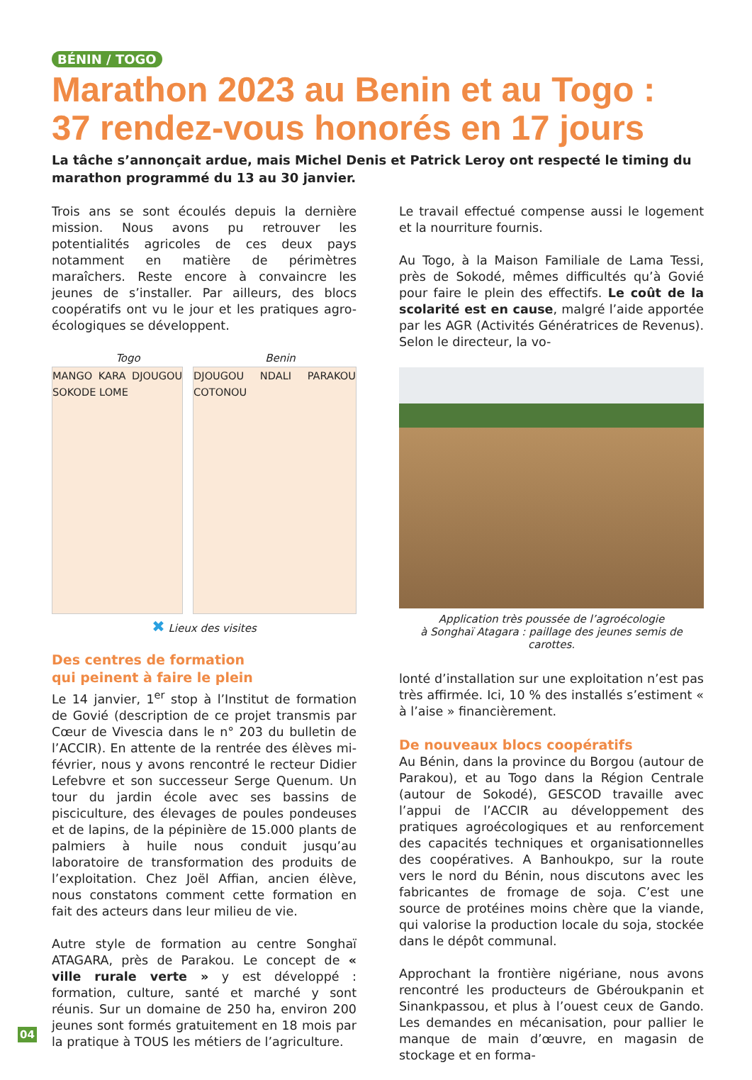BÉNIN / TOGO
Marathon 2023 au Benin et au Togo :
37 rendez-vous honorés en 17 jours
La tâche s’annonçait ardue, mais Michel Denis et Patrick Leroy ont respecté le timing du marathon programmé du 13 au 30 janvier.
Trois ans se sont écoulés depuis la dernière mission. Nous avons pu retrouver les potentialités agricoles de ces deux pays notamment en matière de périmètres maraîchers. Reste encore à convaincre les jeunes de s’installer. Par ailleurs, des blocs coopératifs ont vu le jour et les pratiques agro-écologiques se développent.
Togo Benin
MANGO KARA DJOUGOU SOKODE LOME DJOUGOU NDALI PARAKOU COTONOU
✖ Lieux des visites
Des centres de formation
qui peinent à faire le plein
Le 14 janvier, 1<sup>er</sup> stop à l’Institut de formation de Govié (description de ce projet transmis par Cœur de Vivescia dans le n° 203 du bulletin de l’ACCIR). En attente de la rentrée des élèves mi-février, nous y avons rencontré le recteur Didier Lefebvre et son successeur Serge Quenum. Un tour du jardin école avec ses bassins de pisciculture, des élevages de poules pondeuses et de lapins, de la pépinière de 15.000 plants de palmiers à huile nous conduit jusqu’au laboratoire de transformation des produits de l’exploitation. Chez Joël Affian, ancien élève, nous constatons comment cette formation en fait des acteurs dans leur milieu de vie.
Autre style de formation au centre Songhaï ATAGARA, près de Parakou. Le concept de « ville rurale verte » y est développé : formation, culture, santé et marché y sont réunis. Sur un domaine de 250 ha, environ 200 jeunes sont formés gratuitement en 18 mois par la pratique à TOUS les métiers de l’agriculture.
Le travail effectué compense aussi le logement et la nourriture fournis.
Au Togo, à la Maison Familiale de Lama Tessi, près de Sokodé, mêmes difficultés qu’à Govié pour faire le plein des effectifs. Le coût de la scolarité est en cause, malgré l’aide apportée par les AGR (Activités Génératrices de Revenus). Selon le directeur, la vo-
Application très poussée de l’agroécologie
à Songhaï Atagara : paillage des jeunes semis de carottes.
lonté d’installation sur une exploitation n’est pas très affirmée. Ici, 10 % des installés s’estiment « à l’aise » financièrement.
De nouveaux blocs coopératifs
Au Bénin, dans la province du Borgou (autour de Parakou), et au Togo dans la Région Centrale (autour de Sokodé), GESCOD travaille avec l’appui de l’ACCIR au développement des pratiques agroécologiques et au renforcement des capacités techniques et organisationnelles des coopératives. A Banhoukpo, sur la route vers le nord du Bénin, nous discutons avec les fabricantes de fromage de soja. C’est une source de protéines moins chère que la viande, qui valorise la production locale du soja, stockée dans le dépôt communal.
Approchant la frontière nigériane, nous avons rencontré les producteurs de Gbéroukpanin et Sinankpassou, et plus à l’ouest ceux de Gando. Les demandes en mécanisation, pour pallier le manque de main d’œuvre, en magasin de stockage et en forma-
04